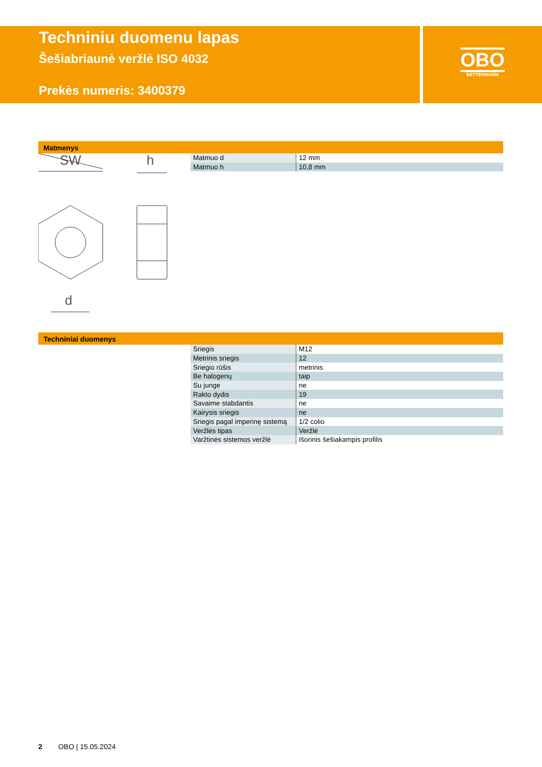Techniniu duomenu lapas
Šešiabriaunė veržlė ISO 4032
Prekės numeris: 3400379
OBO
BETTERMANN
Matmenys
SW
h
d
| Matmuo d | 12 mm |
| Matmuo h | 10,8 mm |
Techniniai duomenys
| Sriegis | M12 |
| Metrinis sriegis | 12 |
| Sriegio rūšis | metrinis |
| Be halogenų | taip |
| Su junge | ne |
| Rakto dydis | 19 |
| Savaime stabdantis | ne |
| Kairysis sriegis | ne |
| Sriegis pagal imperinę sistemą | 1/2 colio |
| Veržlės tipas | Veržlė |
| Varžtinės sistemos veržlė | Išorinis šešiakampis profilis |
2 OBO | 15.05.2024